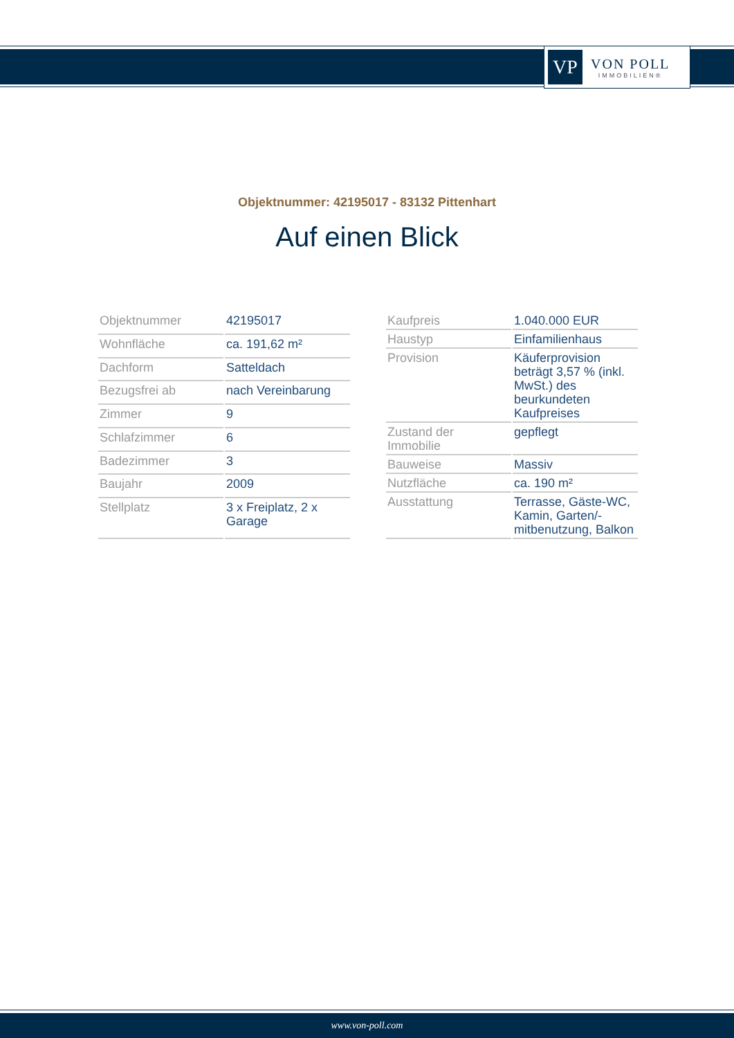VP
VON POLL
IMMOBILIEN®
Objektnummer: 42195017 - 83132 Pittenhart
Auf einen Blick
| Objektnummer | 42195017 |
| Wohnfläche | ca. 191,62 m² |
| Dachform | Satteldach |
| Bezugsfrei ab | nach Vereinbarung |
| Zimmer | 9 |
| Schlafzimmer | 6 |
| Badezimmer | 3 |
| Baujahr | 2009 |
| Stellplatz | 3 x Freiplatz, 2 x Garage |
| Kaufpreis | 1.040.000 EUR |
| Haustyp | Einfamilienhaus |
| Provision | Käuferprovision beträgt 3,57 % (inkl. MwSt.) des beurkundeten Kaufpreises |
| Zustand der Immobilie | gepflegt |
| Bauweise | Massiv |
| Nutzfläche | ca. 190 m² |
| Ausstattung | Terrasse, Gäste-WC, Kamin, Garten/-mitbenutzung, Balkon |
www.von-poll.com